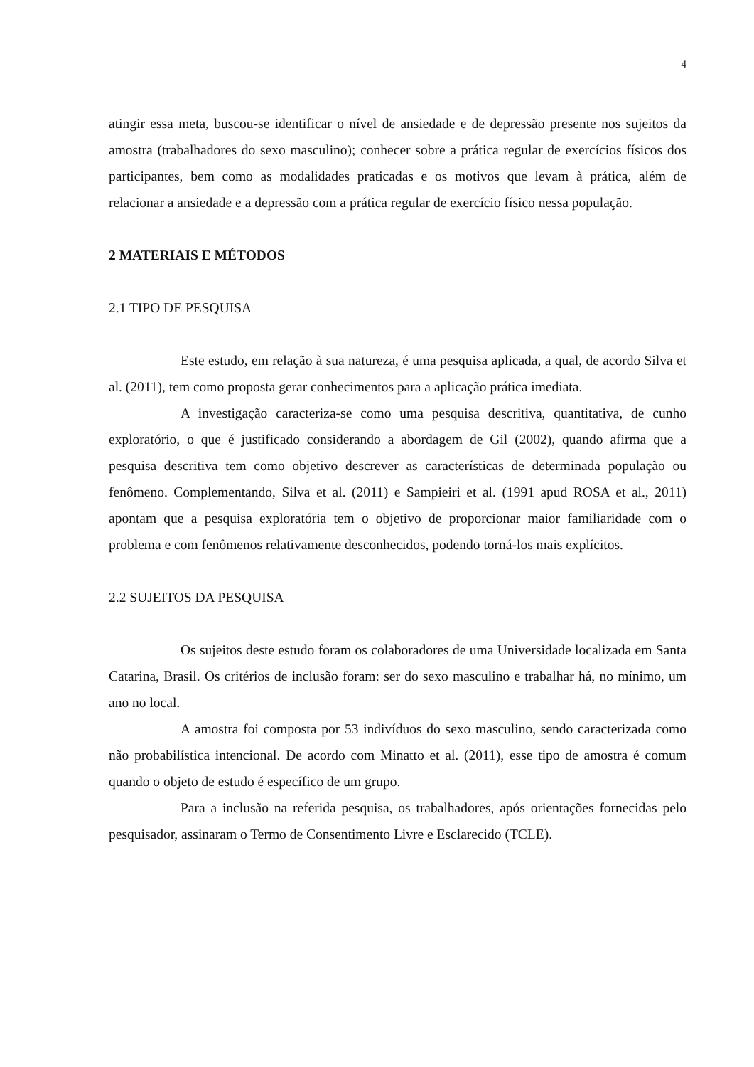4
atingir essa meta, buscou-se identificar o nível de ansiedade e de depressão presente nos sujeitos da amostra (trabalhadores do sexo masculino); conhecer sobre a prática regular de exercícios físicos dos participantes, bem como as modalidades praticadas e os motivos que levam à prática, além de relacionar a ansiedade e a depressão com a prática regular de exercício físico nessa população.
2 MATERIAIS E MÉTODOS
2.1 TIPO DE PESQUISA
Este estudo, em relação à sua natureza, é uma pesquisa aplicada, a qual, de acordo Silva et al. (2011), tem como proposta gerar conhecimentos para a aplicação prática imediata.
A investigação caracteriza-se como uma pesquisa descritiva, quantitativa, de cunho exploratório, o que é justificado considerando a abordagem de Gil (2002), quando afirma que a pesquisa descritiva tem como objetivo descrever as características de determinada população ou fenômeno. Complementando, Silva et al. (2011) e Sampieiri et al. (1991 apud ROSA et al., 2011) apontam que a pesquisa exploratória tem o objetivo de proporcionar maior familiaridade com o problema e com fenômenos relativamente desconhecidos, podendo torná-los mais explícitos.
2.2 SUJEITOS DA PESQUISA
Os sujeitos deste estudo foram os colaboradores de uma Universidade localizada em Santa Catarina, Brasil. Os critérios de inclusão foram: ser do sexo masculino e trabalhar há, no mínimo, um ano no local.
A amostra foi composta por 53 indivíduos do sexo masculino, sendo caracterizada como não probabilística intencional. De acordo com Minatto et al. (2011), esse tipo de amostra é comum quando o objeto de estudo é específico de um grupo.
Para a inclusão na referida pesquisa, os trabalhadores, após orientações fornecidas pelo pesquisador, assinaram o Termo de Consentimento Livre e Esclarecido (TCLE).